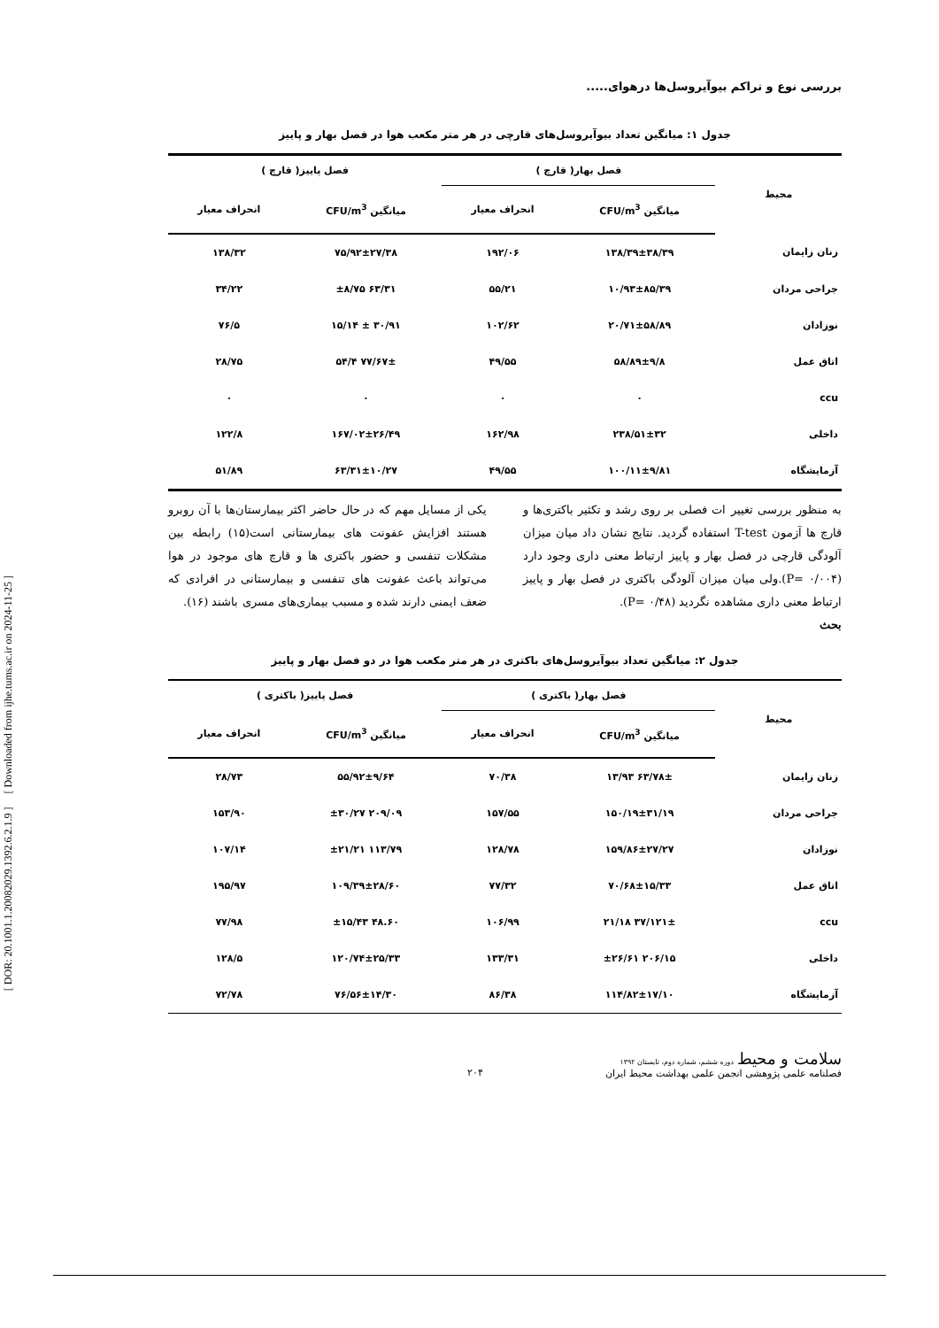[ DOR: 20.1001.1.20082029.1392.6.2.1.9 ] [ Downloaded from ijhe.tums.ac.ir on 2024-11-25 ]
بررسی نوع و تراکم بیوآیروسل‌ها درهوای.....
جدول ۱: میانگین تعداد بیوآیروسل‌های قارچی در هر متر مکعب هوا در فصل بهار و پاییز
| محیط | فصل بهار( قارچ ) | | فصل پاییز( قارچ ) | |
| --- | --- | --- | --- | --- |
| | میانگین CFU/m<sup>3</sup> | انحراف معیار | میانگین CFU/m<sup>3</sup> | انحراف معیار |
| زنان زایمان | ۱۳۸/۳۹±۳۸/۳۹ | ۱۹۲/۰۶ | ۷۵/۹۲±۲۷/۳۸ | ۱۳۸/۳۲ |
| جراحی مردان | ۱۰/۹۳±۸۵/۳۹ | ۵۵/۲۱ | ۶۳/۳۱ ±۸/۷۵ | ۳۴/۲۲ |
| نوزادان | ۲۰/۷۱±۵۸/۸۹ | ۱۰۲/۶۲ | ۳۰/۹۱ ± ۱۵/۱۴ | ۷۶/۵ |
| اتاق عمل | ۵۸/۸۹±۹/۸ | ۴۹/۵۵ | ۷۷/۶۷± ۵۴/۴ | ۲۸/۷۵ |
| ccu | ۰ | ۰ | ۰ | ۰ |
| داخلی | ۲۳۸/۵۱±۳۲ | ۱۶۲/۹۸ | ۱۶۷/۰۲±۲۶/۴۹ | ۱۲۲/۸ |
| آزمایشگاه | ۱۰۰/۱۱±۹/۸۱ | ۴۹/۵۵ | ۶۳/۳۱±۱۰/۲۷ | ۵۱/۸۹ |
به منظور بررسی تغییر ات فصلی بر روی رشد و تکثیر باکتری‌ها و قارچ ها آزمون T-test استفاده گردید. نتایج نشان داد میان میزان آلودگی قارچی در فصل بهار و پاییز ارتباط معنی داری وجود دارد (P= ۰/۰۰۴).ولی میان میزان آلودگی باکتری در فصل بهار و پاییز ارتباط معنی داری مشاهده نگردید (P= ۰/۴۸).
بحث
یکی از مسایل مهم که در حال حاضر اکثر بیمارستان‌ها با آن روبرو هستند افزایش عفونت های بیمارستانی است(۱۵) رابطه بین مشکلات تنفسی و حضور باکتری ها و قارچ های موجود در هوا می‌تواند باعث عفونت های تنفسی و بیمارستانی در افرادی که ضعف ایمنی دارند شده و مسبب بیماری‌های مسری باشند (۱۶).
جدول ۲: میانگین تعداد بیوآیروسل‌های باکتری در هر متر مکعب هوا در دو فصل بهار و پاییز
| محیط | فصل بهار( باکتری ) | | فصل پاییز( باکتری ) | |
| --- | --- | --- | --- | --- |
| | میانگین CFU/m<sup>3</sup> | انحراف معیار | میانگین CFU/m<sup>3</sup> | انحراف معیار |
| زنان زایمان | ۶۳/۷۸± ۱۳/۹۳ | ۷۰/۳۸ | ۵۵/۹۲±۹/۶۴ | ۲۸/۷۳ |
| جراحی مردان | ۱۵۰/۱۹±۳۱/۱۹ | ۱۵۷/۵۵ | ۲۰۹/۰۹ ±۳۰/۲۷ | ۱۵۳/۹۰ |
| نوزادان | ۱۵۹/۸۶±۲۷/۲۷ | ۱۲۸/۷۸ | ۱۱۳/۷۹ ±۲۱/۲۱ | ۱۰۷/۱۴ |
| اتاق عمل | ۷۰/۶۸±۱۵/۳۳ | ۷۷/۳۲ | ۱۰۹/۳۹±۲۸/۶۰ | ۱۹۵/۹۷ |
| ccu | ۳۷/۱۲۱± ۲۱/۱۸ | ۱۰۶/۹۹ | ۴۸.۶۰ ±۱۵/۴۳ | ۷۷/۹۸ |
| داخلی | ۲۰۶/۱۵ ±۲۶/۶۱ | ۱۳۳/۳۱ | ۱۲۰/۷۴±۲۵/۳۳ | ۱۲۸/۵ |
| آزمایشگاه | ۱۱۴/۸۲±۱۷/۱۰ | ۸۶/۳۸ | ۷۶/۵۶±۱۴/۳۰ | ۷۲/۷۸ |
سلامت و محیط دوره ششم، شماره دوم، تابستان ۱۳۹۲
فصلنامه علمی پژوهشی انجمن علمی بهداشت محیط ایران
۲۰۴